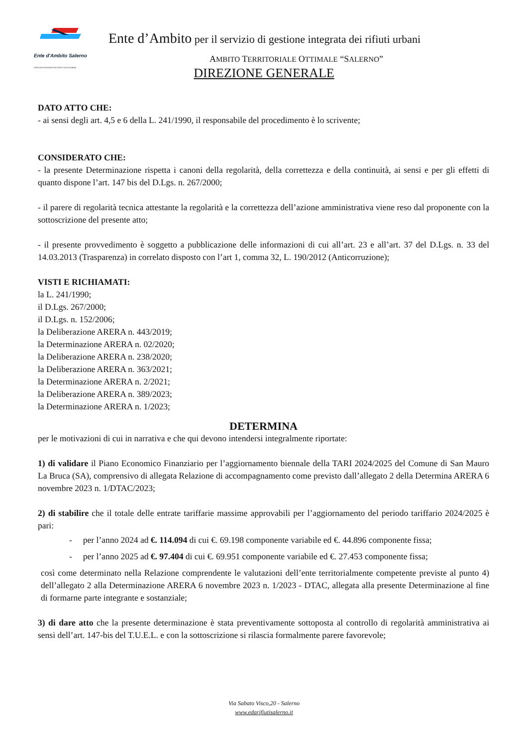Ente d'Ambito Salerno
GESTIONE INTEGRATA DEI RIFIUTI SOLIDI URBANI
Ente d’Ambito per il servizio di gestione integrata dei rifiuti urbani
AMBITO TERRITORIALE OTTIMALE “SALERNO”
DIREZIONE GENERALE
DATO ATTO CHE:
- ai sensi degli art. 4,5 e 6 della L. 241/1990, il responsabile del procedimento è lo scrivente;
CONSIDERATO CHE:
- la presente Determinazione rispetta i canoni della regolarità, della correttezza e della continuità, ai sensi e per gli effetti di quanto dispone l’art. 147 bis del D.Lgs. n. 267/2000;
- il parere di regolarità tecnica attestante la regolarità e la correttezza dell’azione amministrativa viene reso dal proponente con la sottoscrizione del presente atto;
- il presente provvedimento è soggetto a pubblicazione delle informazioni di cui all’art. 23 e all’art. 37 del D.Lgs. n. 33 del 14.03.2013 (Trasparenza) in correlato disposto con l’art 1, comma 32, L. 190/2012 (Anticorruzione);
VISTI E RICHIAMATI:
la L. 241/1990;
il D.Lgs. 267/2000;
il D.Lgs. n. 152/2006;
la Deliberazione ARERA n. 443/2019;
la Determinazione ARERA n. 02/2020;
la Deliberazione ARERA n. 238/2020;
la Deliberazione ARERA n. 363/2021;
la Determinazione ARERA n. 2/2021;
la Deliberazione ARERA n. 389/2023;
la Determinazione ARERA n. 1/2023;
DETERMINA
per le motivazioni di cui in narrativa e che qui devono intendersi integralmente riportate:
1) di validare il Piano Economico Finanziario per l’aggiornamento biennale della TARI 2024/2025 del Comune di San Mauro La Bruca (SA), comprensivo di allegata Relazione di accompagnamento come previsto dall’allegato 2 della Determina ARERA 6 novembre 2023 n. 1/DTAC/2023;
2) di stabilire che il totale delle entrate tariffarie massime approvabili per l’aggiornamento del periodo tariffario 2024/2025 è pari:
- per l’anno 2024 ad €. 114.094 di cui €. 69.198 componente variabile ed €. 44.896 componente fissa;
- per l’anno 2025 ad €. 97.404 di cui €. 69.951 componente variabile ed €. 27.453 componente fissa;
così come determinato nella Relazione comprendente le valutazioni dell’ente territorialmente competente previste al punto 4) dell’allegato 2 alla Determinazione ARERA 6 novembre 2023 n. 1/2023 - DTAC, allegata alla presente Determinazione al fine di formarne parte integrante e sostanziale;
3) di dare atto che la presente determinazione è stata preventivamente sottoposta al controllo di regolarità amministrativa ai sensi dell’art. 147-bis del T.U.E.L. e con la sottoscrizione si rilascia formalmente parere favorevole;
Via Sabato Visco,20 - Salerno
www.edarifiutisalerno.it